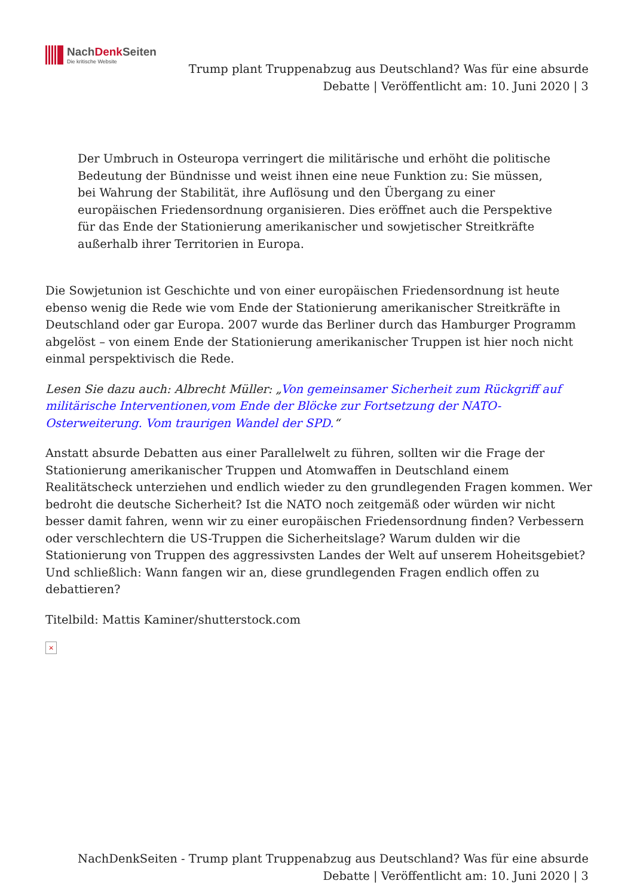NachDenk Seiten
Die kritische Website
Trump plant Truppenabzug aus Deutschland? Was für eine absurde Debatte | Veröffentlicht am: 10. Juni 2020 | 3
Der Umbruch in Osteuropa verringert die militärische und erhöht die politische Bedeutung der Bündnisse und weist ihnen eine neue Funktion zu: Sie müssen, bei Wahrung der Stabilität, ihre Auflösung und den Übergang zu einer europäischen Friedensordnung organisieren. Dies eröffnet auch die Perspektive für das Ende der Stationierung amerikanischer und sowjetischer Streitkräfte außerhalb ihrer Territorien in Europa.
Die Sowjetunion ist Geschichte und von einer europäischen Friedensordnung ist heute ebenso wenig die Rede wie vom Ende der Stationierung amerikanischer Streitkräfte in Deutschland oder gar Europa. 2007 wurde das Berliner durch das Hamburger Programm abgelöst – von einem Ende der Stationierung amerikanischer Truppen ist hier noch nicht einmal perspektivisch die Rede.
Lesen Sie dazu auch: Albrecht Müller: „Von gemeinsamer Sicherheit zum Rückgriff auf militärische Interventionen,vom Ende der Blöcke zur Fortsetzung der NATO-Osterweiterung. Vom traurigen Wandel der SPD.“
Anstatt absurde Debatten aus einer Parallelwelt zu führen, sollten wir die Frage der Stationierung amerikanischer Truppen und Atomwaffen in Deutschland einem Realitätscheck unterziehen und endlich wieder zu den grundlegenden Fragen kommen. Wer bedroht die deutsche Sicherheit? Ist die NATO noch zeitgemäß oder würden wir nicht besser damit fahren, wenn wir zu einer europäischen Friedensordnung finden? Verbessern oder verschlechtern die US-Truppen die Sicherheitslage? Warum dulden wir die Stationierung von Truppen des aggressivsten Landes der Welt auf unserem Hoheitsgebiet? Und schließlich: Wann fangen wir an, diese grundlegenden Fragen endlich offen zu debattieren?
Titelbild: Mattis Kaminer/shutterstock.com
×
NachDenkSeiten - Trump plant Truppenabzug aus Deutschland? Was für eine absurde Debatte | Veröffentlicht am: 10. Juni 2020 | 3